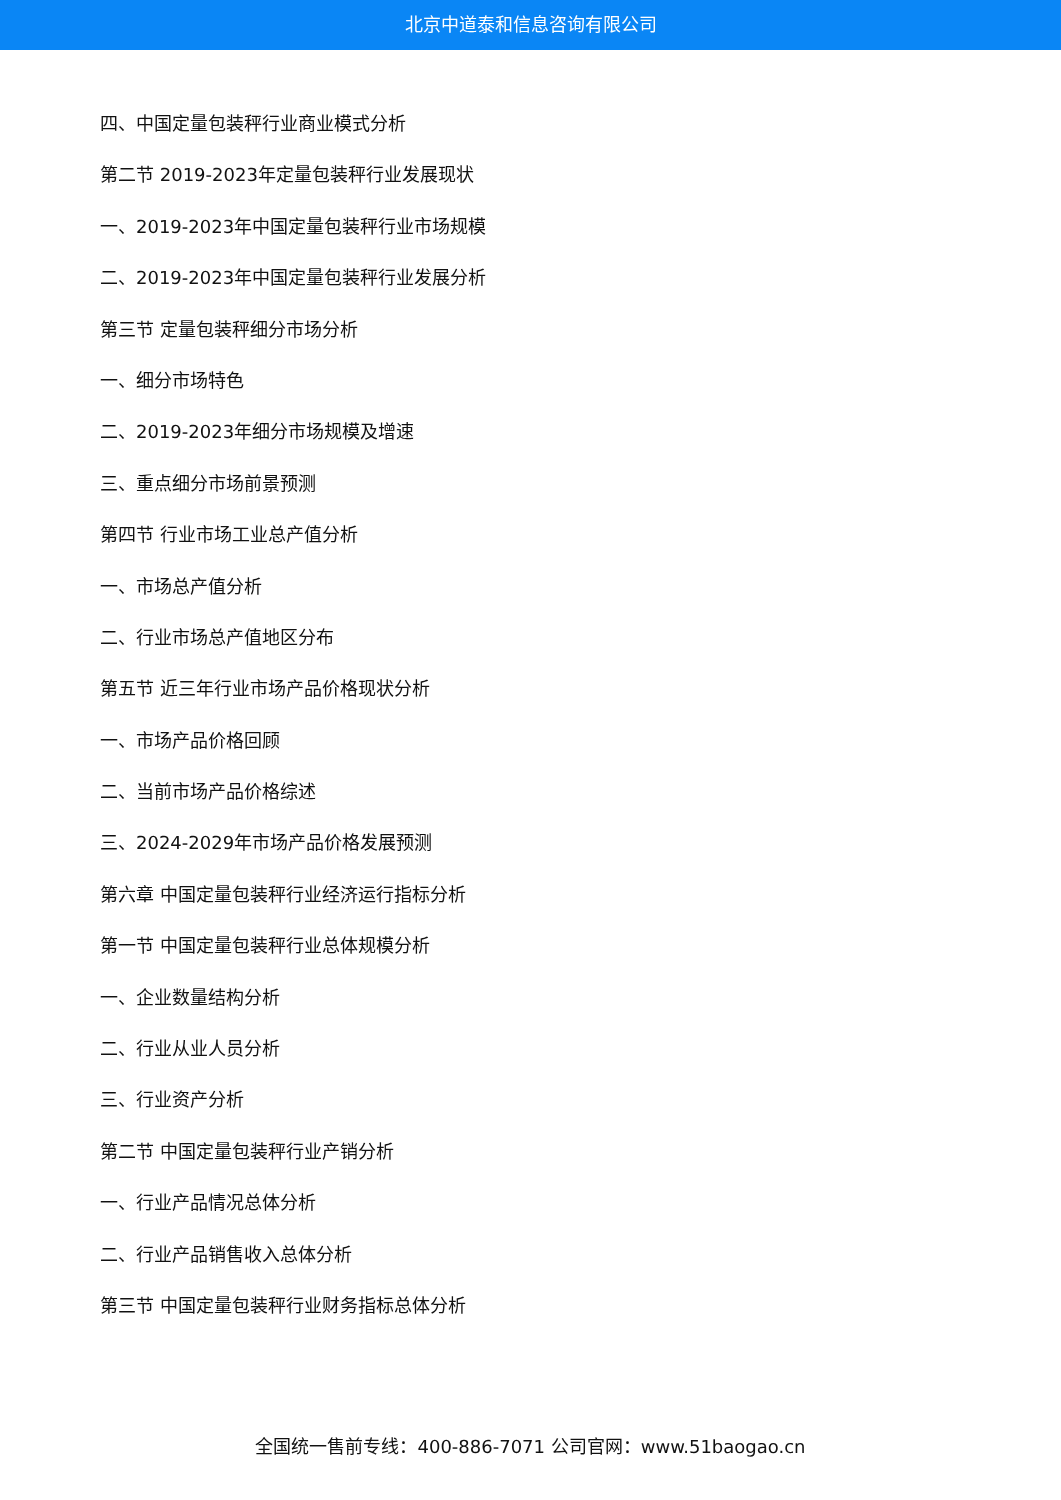北京中道泰和信息咨询有限公司
四、中国定量包装秤行业商业模式分析
第二节 2019-2023年定量包装秤行业发展现状
一、2019-2023年中国定量包装秤行业市场规模
二、2019-2023年中国定量包装秤行业发展分析
第三节 定量包装秤细分市场分析
一、细分市场特色
二、2019-2023年细分市场规模及增速
三、重点细分市场前景预测
第四节 行业市场工业总产值分析
一、市场总产值分析
二、行业市场总产值地区分布
第五节 近三年行业市场产品价格现状分析
一、市场产品价格回顾
二、当前市场产品价格综述
三、2024-2029年市场产品价格发展预测
第六章 中国定量包装秤行业经济运行指标分析
第一节 中国定量包装秤行业总体规模分析
一、企业数量结构分析
二、行业从业人员分析
三、行业资产分析
第二节 中国定量包装秤行业产销分析
一、行业产品情况总体分析
二、行业产品销售收入总体分析
第三节 中国定量包装秤行业财务指标总体分析
全国统一售前专线：400-886-7071 公司官网：www.51baogao.cn